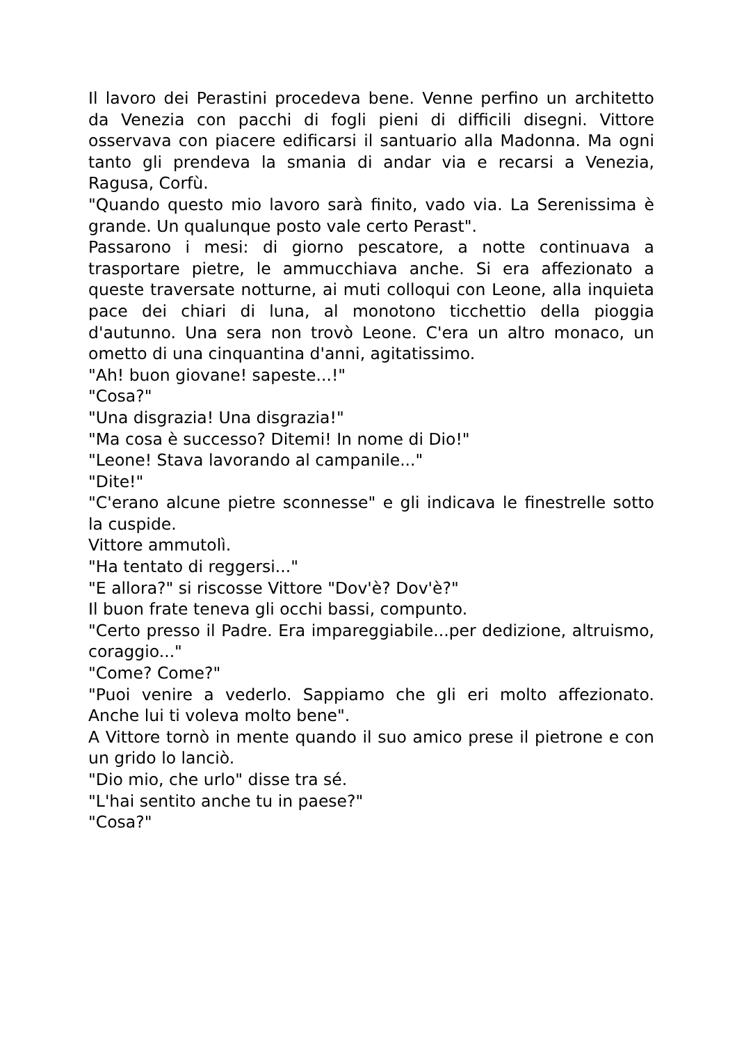Il lavoro dei Perastini procedeva bene. Venne perfino un architetto da Venezia con pacchi di fogli pieni di difficili disegni. Vittore osservava con piacere edificarsi il santuario alla Madonna. Ma ogni tanto gli prendeva la smania di andar via e recarsi a Venezia, Ragusa, Corfù.
"Quando questo mio lavoro sarà finito, vado via. La Serenissima è grande. Un qualunque posto vale certo Perast".
Passarono i mesi: di giorno pescatore, a notte continuava a trasportare pietre, le ammucchiava anche. Si era affezionato a queste traversate notturne, ai muti colloqui con Leone, alla inquieta pace dei chiari di luna, al monotono ticchettio della pioggia d'autunno. Una sera non trovò Leone. C'era un altro monaco, un ometto di una cinquantina d'anni, agitatissimo.
"Ah! buon giovane! sapeste...!"
"Cosa?"
"Una disgrazia! Una disgrazia!"
"Ma cosa è successo? Ditemi! In nome di Dio!"
"Leone! Stava lavorando al campanile..."
"Dite!"
"C'erano alcune pietre sconnesse" e gli indicava le finestrelle sotto la cuspide.
Vittore ammutolì.
"Ha tentato di reggersi..."
"E allora?" si riscosse Vittore "Dov'è? Dov'è?"
Il buon frate teneva gli occhi bassi, compunto.
"Certo presso il Padre. Era impareggiabile...per dedizione, altruismo, coraggio..."
"Come? Come?"
"Puoi venire a vederlo. Sappiamo che gli eri molto affezionato. Anche lui ti voleva molto bene".
A Vittore tornò in mente quando il suo amico prese il pietrone e con un grido lo lanciò.
"Dio mio, che urlo" disse tra sé.
"L'hai sentito anche tu in paese?"
"Cosa?"